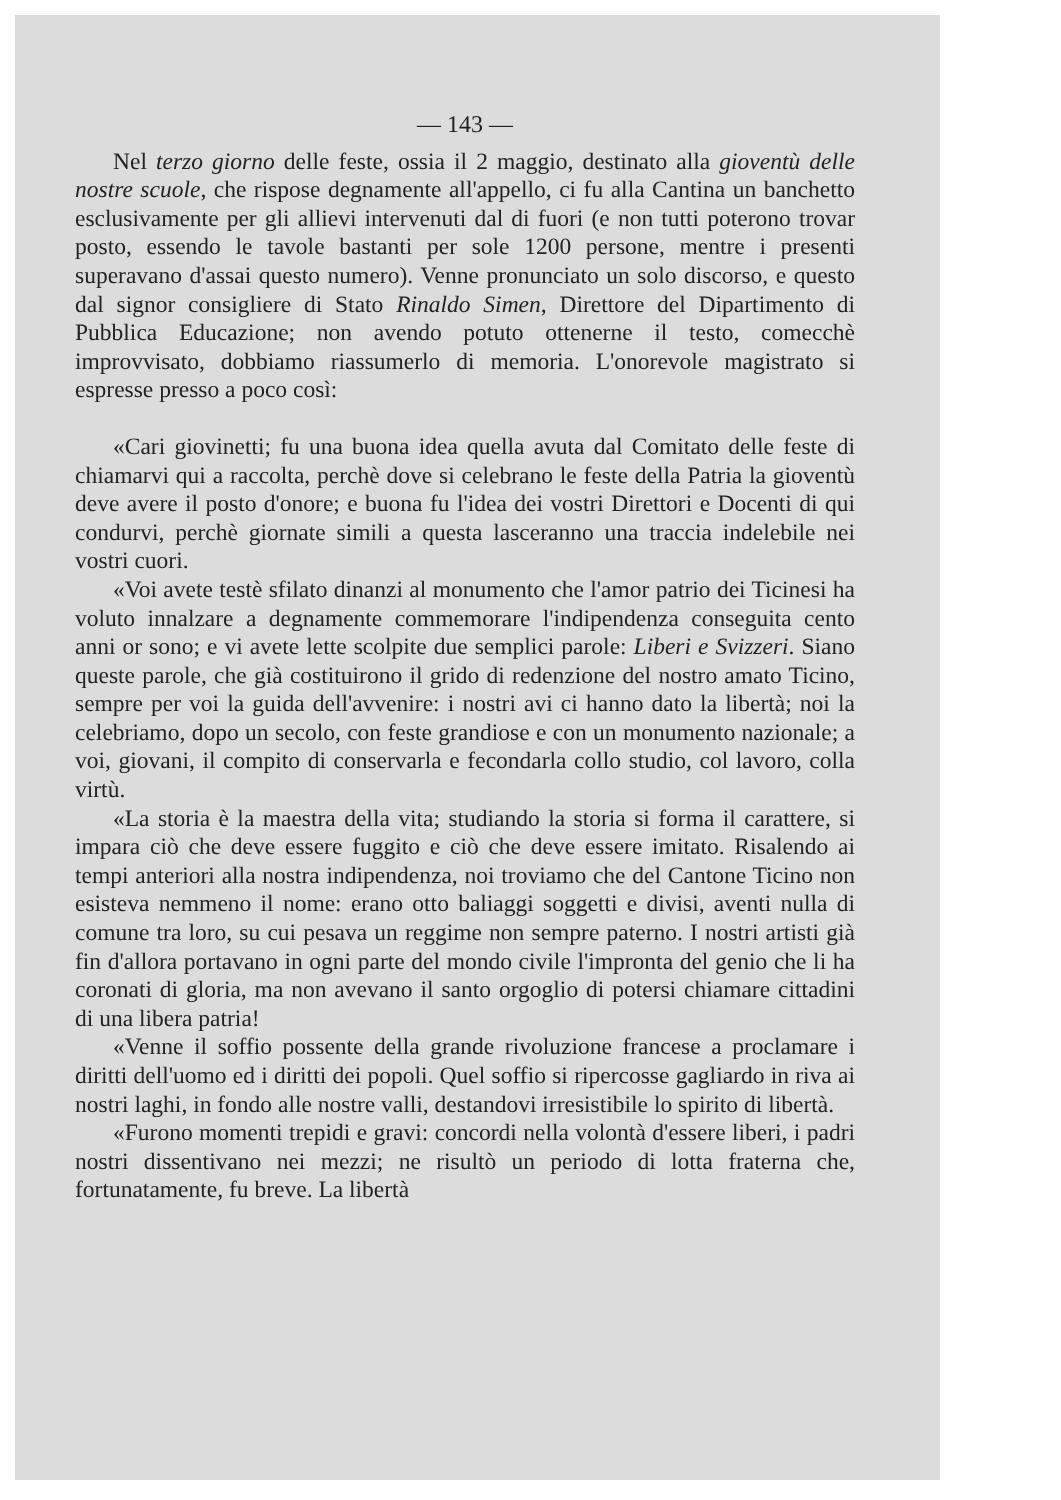— 143 —
Nel terzo giorno delle feste, ossia il 2 maggio, destinato alla gioventù delle nostre scuole, che rispose degnamente all'appello, ci fu alla Cantina un banchetto esclusivamente per gli allievi intervenuti dal di fuori (e non tutti poterono trovar posto, essendo le tavole bastanti per sole 1200 persone, mentre i presenti superavano d'assai questo numero). Venne pronunciato un solo discorso, e questo dal signor consigliere di Stato Rinaldo Simen, Direttore del Dipartimento di Pubblica Educazione; non avendo potuto ottenerne il testo, comecchè improvvisato, dobbiamo riassumerlo di memoria. L'onorevole magistrato si espresse presso a poco così:
«Cari giovinetti; fu una buona idea quella avuta dal Comitato delle feste di chiamarvi qui a raccolta, perchè dove si celebrano le feste della Patria la gioventù deve avere il posto d'onore; e buona fu l'idea dei vostri Direttori e Docenti di qui condurvi, perchè giornate simili a questa lasceranno una traccia indelebile nei vostri cuori.
«Voi avete testè sfilato dinanzi al monumento che l'amor patrio dei Ticinesi ha voluto innalzare a degnamente commemorare l'indipendenza conseguita cento anni or sono; e vi avete lette scolpite due semplici parole: Liberi e Svizzeri. Siano queste parole, che già costituirono il grido di redenzione del nostro amato Ticino, sempre per voi la guida dell'avvenire: i nostri avi ci hanno dato la libertà; noi la celebriamo, dopo un secolo, con feste grandiose e con un monumento nazionale; a voi, giovani, il compito di conservarla e fecondarla collo studio, col lavoro, colla virtù.
«La storia è la maestra della vita; studiando la storia si forma il carattere, si impara ciò che deve essere fuggito e ciò che deve essere imitato. Risalendo ai tempi anteriori alla nostra indipendenza, noi troviamo che del Cantone Ticino non esisteva nemmeno il nome: erano otto baliaggi soggetti e divisi, aventi nulla di comune tra loro, su cui pesava un reggime non sempre paterno. I nostri artisti già fin d'allora portavano in ogni parte del mondo civile l'impronta del genio che li ha coronati di gloria, ma non avevano il santo orgoglio di potersi chiamare cittadini di una libera patria!
«Venne il soffio possente della grande rivoluzione francese a proclamare i diritti dell'uomo ed i diritti dei popoli. Quel soffio si ripercosse gagliardo in riva ai nostri laghi, in fondo alle nostre valli, destandovi irresistibile lo spirito di libertà.
«Furono momenti trepidi e gravi: concordi nella volontà d'essere liberi, i padri nostri dissentivano nei mezzi; ne risultò un periodo di lotta fraterna che, fortunatamente, fu breve. La libertà